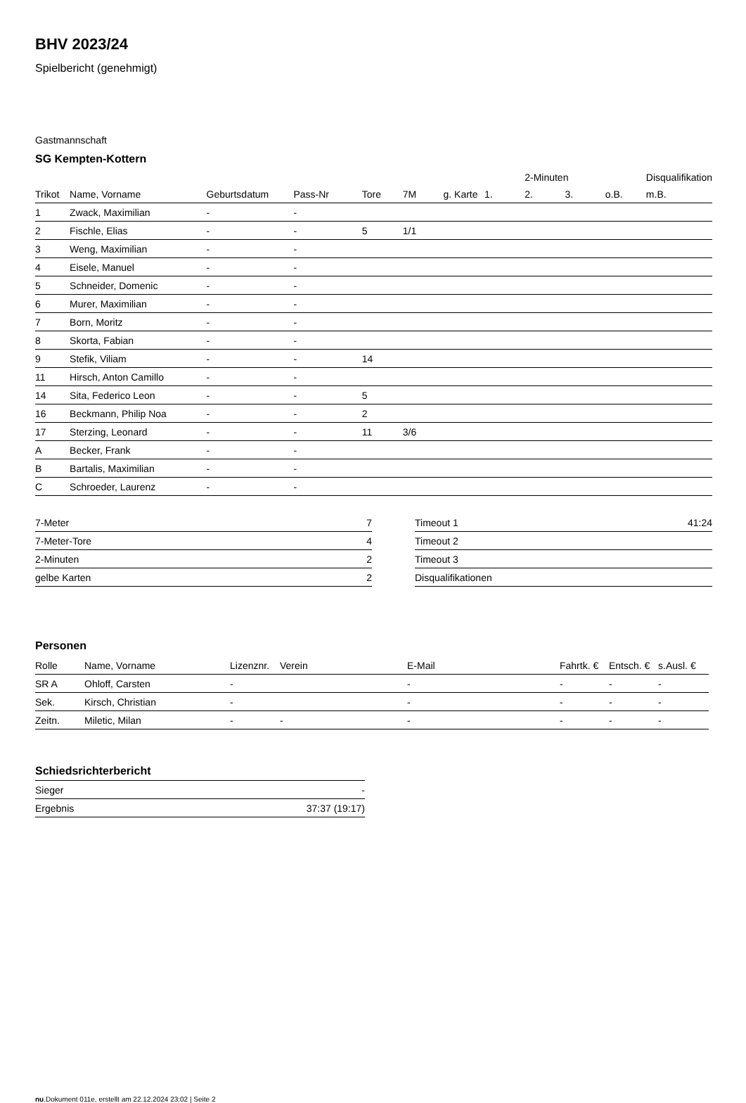BHV 2023/24
Spielbericht (genehmigt)
Gastmannschaft
SG Kempten-Kottern
| | | | | | | | | 2-Minuten | | | Disqualifikation |
| Trikot | Name, Vorname | Geburtsdatum | Pass-Nr | Tore | 7M | g. Karte | 1. | 2. | 3. | o.B. | m.B. |
| 1 | Zwack, Maximilian | - | - | | | | | | | | |
| 2 | Fischle, Elias | - | - | 5 | 1/1 | | | | | | |
| 3 | Weng, Maximilian | - | - | | | | | | | | |
| 4 | Eisele, Manuel | - | - | | | | | | | | |
| 5 | Schneider, Domenic | - | - | | | | | | | | |
| 6 | Murer, Maximilian | - | - | | | | | | | | |
| 7 | Born, Moritz | - | - | | | | | | | | |
| 8 | Skorta, Fabian | - | - | | | | | | | | |
| 9 | Stefik, Viliam | - | - | 14 | | | | | | | |
| 11 | Hirsch, Anton Camillo | - | - | | | | | | | | |
| 14 | Sita, Federico Leon | - | - | 5 | | | | | | | |
| 16 | Beckmann, Philip Noa | - | - | 2 | | | | | | | |
| 17 | Sterzing, Leonard | - | - | 11 | 3/6 | | | | | | |
| A | Becker, Frank | - | - | | | | | | | | |
| B | Bartalis, Maximilian | - | - | | | | | | | | |
| C | Schroeder, Laurenz | - | - | | | | | | | | |
| 7-Meter | 7 |
| 7-Meter-Tore | 4 |
| 2-Minuten | 2 |
| gelbe Karten | 2 |
| Timeout 1 | 41:24 |
| Timeout 2 | |
| Timeout 3 | |
| Disqualifikationen | |
Personen
| Rolle | Name, Vorname | Lizenznr. | Verein | E-Mail | Fahrtk. € | Entsch. € | s.Ausl. € |
| --- | --- | --- | --- | --- | --- | --- | --- |
| SR A | Ohloff, Carsten | - | | - | - | - | - |
| Sek. | Kirsch, Christian | - | | - | - | - | - |
| Zeitn. | Miletic, Milan | - | - | - | - | - | - |
Schiedsrichterbericht
| Sieger | - |
| Ergebnis | 37:37 (19:17) |
nu.Dokument 011e, erstellt am 22.12.2024 23:02 | Seite 2